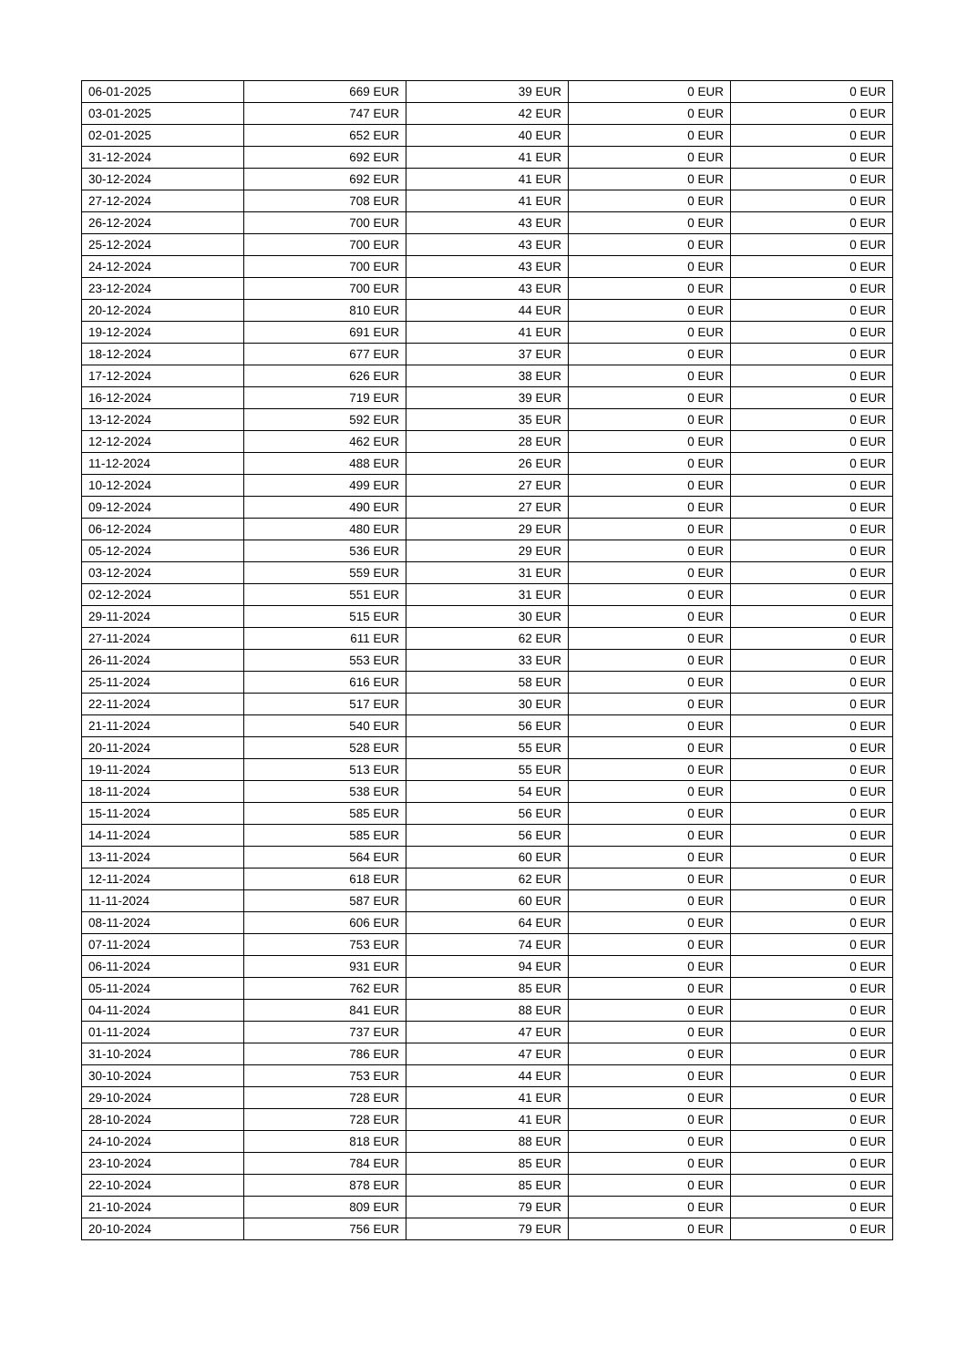| 06-01-2025 | 669 EUR | 39 EUR | 0 EUR | 0 EUR |
| 03-01-2025 | 747 EUR | 42 EUR | 0 EUR | 0 EUR |
| 02-01-2025 | 652 EUR | 40 EUR | 0 EUR | 0 EUR |
| 31-12-2024 | 692 EUR | 41 EUR | 0 EUR | 0 EUR |
| 30-12-2024 | 692 EUR | 41 EUR | 0 EUR | 0 EUR |
| 27-12-2024 | 708 EUR | 41 EUR | 0 EUR | 0 EUR |
| 26-12-2024 | 700 EUR | 43 EUR | 0 EUR | 0 EUR |
| 25-12-2024 | 700 EUR | 43 EUR | 0 EUR | 0 EUR |
| 24-12-2024 | 700 EUR | 43 EUR | 0 EUR | 0 EUR |
| 23-12-2024 | 700 EUR | 43 EUR | 0 EUR | 0 EUR |
| 20-12-2024 | 810 EUR | 44 EUR | 0 EUR | 0 EUR |
| 19-12-2024 | 691 EUR | 41 EUR | 0 EUR | 0 EUR |
| 18-12-2024 | 677 EUR | 37 EUR | 0 EUR | 0 EUR |
| 17-12-2024 | 626 EUR | 38 EUR | 0 EUR | 0 EUR |
| 16-12-2024 | 719 EUR | 39 EUR | 0 EUR | 0 EUR |
| 13-12-2024 | 592 EUR | 35 EUR | 0 EUR | 0 EUR |
| 12-12-2024 | 462 EUR | 28 EUR | 0 EUR | 0 EUR |
| 11-12-2024 | 488 EUR | 26 EUR | 0 EUR | 0 EUR |
| 10-12-2024 | 499 EUR | 27 EUR | 0 EUR | 0 EUR |
| 09-12-2024 | 490 EUR | 27 EUR | 0 EUR | 0 EUR |
| 06-12-2024 | 480 EUR | 29 EUR | 0 EUR | 0 EUR |
| 05-12-2024 | 536 EUR | 29 EUR | 0 EUR | 0 EUR |
| 03-12-2024 | 559 EUR | 31 EUR | 0 EUR | 0 EUR |
| 02-12-2024 | 551 EUR | 31 EUR | 0 EUR | 0 EUR |
| 29-11-2024 | 515 EUR | 30 EUR | 0 EUR | 0 EUR |
| 27-11-2024 | 611 EUR | 62 EUR | 0 EUR | 0 EUR |
| 26-11-2024 | 553 EUR | 33 EUR | 0 EUR | 0 EUR |
| 25-11-2024 | 616 EUR | 58 EUR | 0 EUR | 0 EUR |
| 22-11-2024 | 517 EUR | 30 EUR | 0 EUR | 0 EUR |
| 21-11-2024 | 540 EUR | 56 EUR | 0 EUR | 0 EUR |
| 20-11-2024 | 528 EUR | 55 EUR | 0 EUR | 0 EUR |
| 19-11-2024 | 513 EUR | 55 EUR | 0 EUR | 0 EUR |
| 18-11-2024 | 538 EUR | 54 EUR | 0 EUR | 0 EUR |
| 15-11-2024 | 585 EUR | 56 EUR | 0 EUR | 0 EUR |
| 14-11-2024 | 585 EUR | 56 EUR | 0 EUR | 0 EUR |
| 13-11-2024 | 564 EUR | 60 EUR | 0 EUR | 0 EUR |
| 12-11-2024 | 618 EUR | 62 EUR | 0 EUR | 0 EUR |
| 11-11-2024 | 587 EUR | 60 EUR | 0 EUR | 0 EUR |
| 08-11-2024 | 606 EUR | 64 EUR | 0 EUR | 0 EUR |
| 07-11-2024 | 753 EUR | 74 EUR | 0 EUR | 0 EUR |
| 06-11-2024 | 931 EUR | 94 EUR | 0 EUR | 0 EUR |
| 05-11-2024 | 762 EUR | 85 EUR | 0 EUR | 0 EUR |
| 04-11-2024 | 841 EUR | 88 EUR | 0 EUR | 0 EUR |
| 01-11-2024 | 737 EUR | 47 EUR | 0 EUR | 0 EUR |
| 31-10-2024 | 786 EUR | 47 EUR | 0 EUR | 0 EUR |
| 30-10-2024 | 753 EUR | 44 EUR | 0 EUR | 0 EUR |
| 29-10-2024 | 728 EUR | 41 EUR | 0 EUR | 0 EUR |
| 28-10-2024 | 728 EUR | 41 EUR | 0 EUR | 0 EUR |
| 24-10-2024 | 818 EUR | 88 EUR | 0 EUR | 0 EUR |
| 23-10-2024 | 784 EUR | 85 EUR | 0 EUR | 0 EUR |
| 22-10-2024 | 878 EUR | 85 EUR | 0 EUR | 0 EUR |
| 21-10-2024 | 809 EUR | 79 EUR | 0 EUR | 0 EUR |
| 20-10-2024 | 756 EUR | 79 EUR | 0 EUR | 0 EUR |